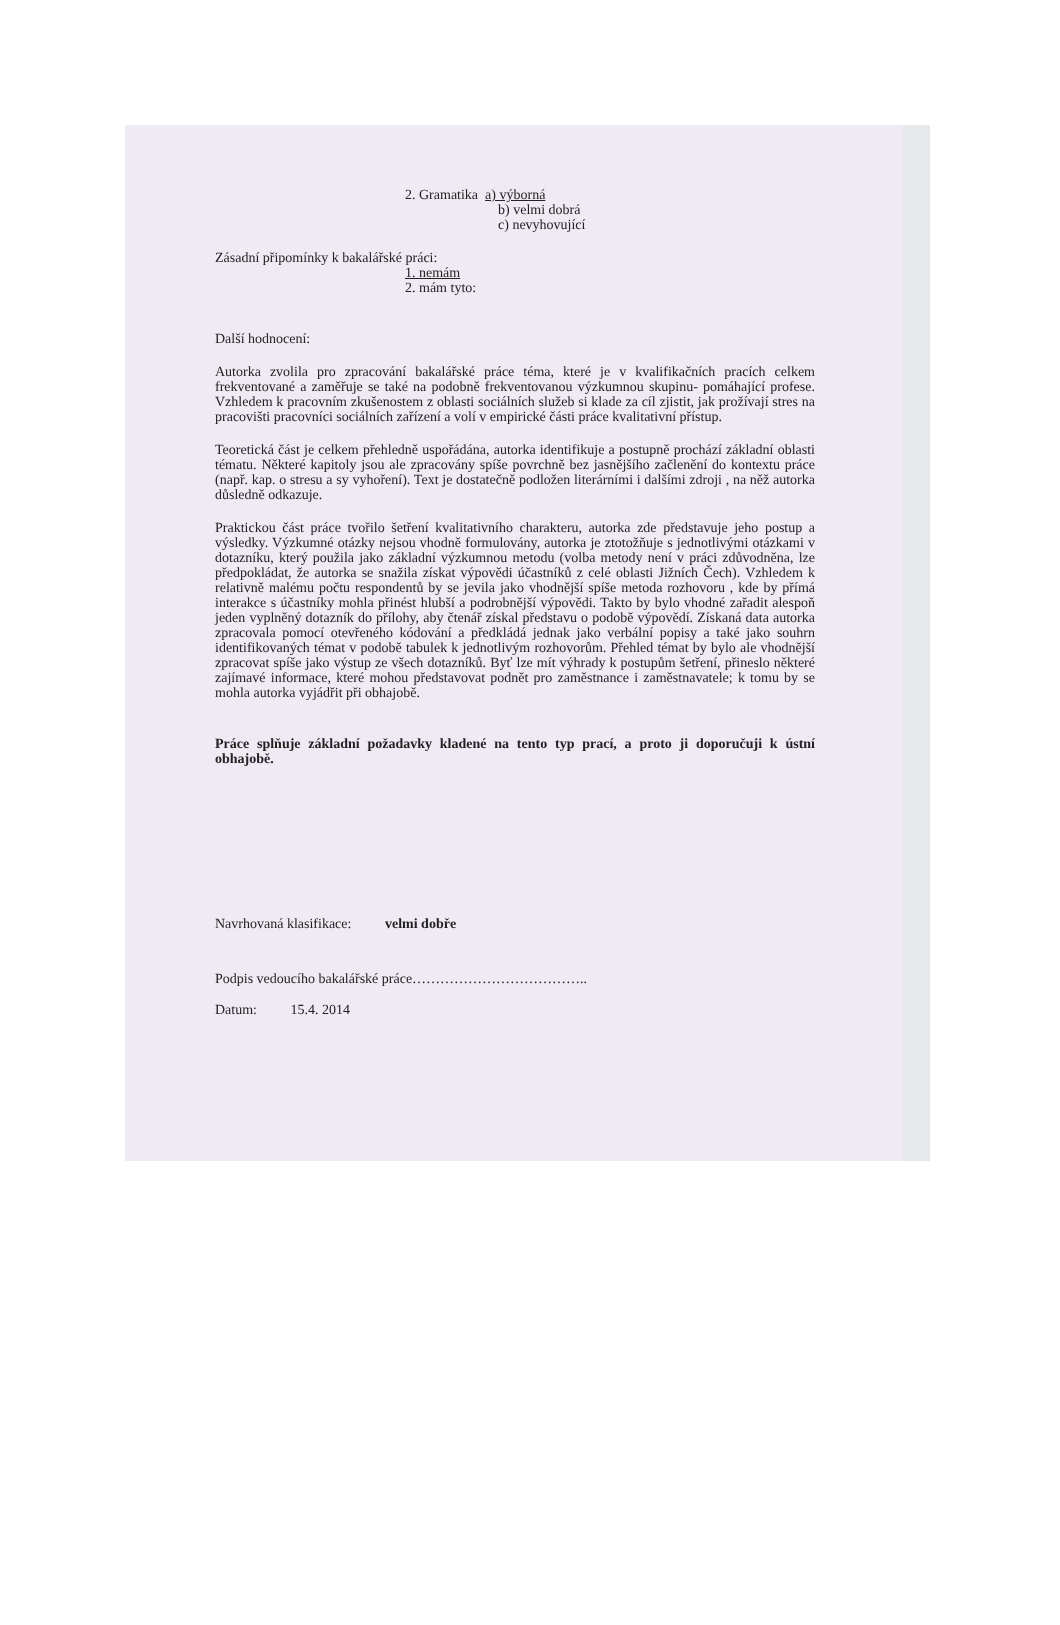2. Gramatika a) výborná
b) velmi dobrá
c) nevyhovující
Zásadní připomínky k bakalářské práci:
1. nemám
2. mám tyto:
Další hodnocení:
Autorka zvolila pro zpracování bakalářské práce téma, které je v kvalifikačních pracích celkem frekventované a zaměřuje se také na podobně frekventovanou výzkumnou skupinu- pomáhající profese. Vzhledem k pracovním zkušenostem z oblasti sociálních služeb si klade za cíl zjistit, jak prožívají stres na pracovišti pracovníci sociálních zařízení a volí v empirické části práce kvalitativní přístup.
Teoretická část je celkem přehledně uspořádána, autorka identifikuje a postupně prochází základní oblasti tématu. Některé kapitoly jsou ale zpracovány spíše povrchně bez jasnějšího začlenění do kontextu práce (např. kap. o stresu a sy vyhoření). Text je dostatečně podložen literárními i dalšími zdroji , na něž autorka důsledně odkazuje.
Praktickou část práce tvořilo šetření kvalitativního charakteru, autorka zde představuje jeho postup a výsledky. Výzkumné otázky nejsou vhodně formulovány, autorka je ztotožňuje s jednotlivými otázkami v dotazníku, který použila jako základní výzkumnou metodu (volba metody není v práci zdůvodněna, lze předpokládat, že autorka se snažila získat výpovědi účastníků z celé oblasti Jižních Čech). Vzhledem k relativně malému počtu respondentů by se jevila jako vhodnější spíše metoda rozhovoru , kde by přímá interakce s účastníky mohla přinést hlubší a podrobnější výpovědi. Takto by bylo vhodné zařadit alespoň jeden vyplněný dotazník do přílohy, aby čtenář získal představu o podobě výpovědí. Získaná data autorka zpracovala pomocí otevřeného kódování a předkládá jednak jako verbální popisy a také jako souhrn identifikovaných témat v podobě tabulek k jednotlivým rozhovorům. Přehled témat by bylo ale vhodnější zpracovat spíše jako výstup ze všech dotazníků. Byť lze mít výhrady k postupům šetření, přineslo některé zajímavé informace, které mohou představovat podnět pro zaměstnance i zaměstnavatele; k tomu by se mohla autorka vyjádřit při obhajobě.
Práce splňuje základní požadavky kladené na tento typ prací, a proto ji doporučuji k ústní obhajobě.
Navrhovaná klasifikace: velmi dobře
Podpis vedoucího bakalářské práce………………………………..
Datum: 15.4. 2014